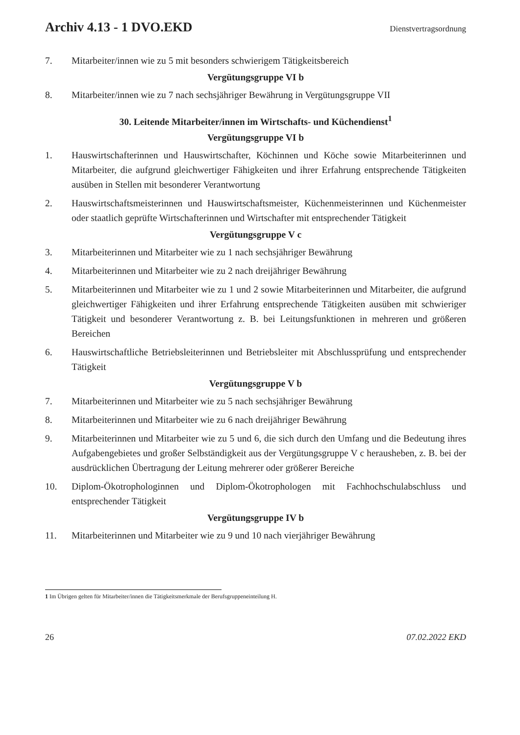Archiv 4.13 - 1 DVO.EKD Dienstvertragsordnung
7. Mitarbeiter/innen wie zu 5 mit besonders schwierigem Tätigkeitsbereich
Vergütungsgruppe VI b
8. Mitarbeiter/innen wie zu 7 nach sechsjähriger Bewährung in Vergütungsgruppe VII
30. Leitende Mitarbeiter/innen im Wirtschafts- und Küchendienst<sup>1</sup>
Vergütungsgruppe VI b
1. Hauswirtschafterinnen und Hauswirtschafter, Köchinnen und Köche sowie Mitarbeiterinnen und Mitarbeiter, die aufgrund gleichwertiger Fähigkeiten und ihrer Erfahrung entsprechende Tätigkeiten ausüben in Stellen mit besonderer Verantwortung
2. Hauswirtschaftsmeisterinnen und Hauswirtschaftsmeister, Küchenmeisterinnen und Küchenmeister oder staatlich geprüfte Wirtschafterinnen und Wirtschafter mit entsprechender Tätigkeit
Vergütungsgruppe V c
3. Mitarbeiterinnen und Mitarbeiter wie zu 1 nach sechsjähriger Bewährung
4. Mitarbeiterinnen und Mitarbeiter wie zu 2 nach dreijähriger Bewährung
5. Mitarbeiterinnen und Mitarbeiter wie zu 1 und 2 sowie Mitarbeiterinnen und Mitarbeiter, die aufgrund gleichwertiger Fähigkeiten und ihrer Erfahrung entsprechende Tätigkeiten ausüben mit schwieriger Tätigkeit und besonderer Verantwortung z. B. bei Leitungsfunktionen in mehreren und größeren Bereichen
6. Hauswirtschaftliche Betriebsleiterinnen und Betriebsleiter mit Abschlussprüfung und entsprechender Tätigkeit
Vergütungsgruppe V b
7. Mitarbeiterinnen und Mitarbeiter wie zu 5 nach sechsjähriger Bewährung
8. Mitarbeiterinnen und Mitarbeiter wie zu 6 nach dreijähriger Bewährung
9. Mitarbeiterinnen und Mitarbeiter wie zu 5 und 6, die sich durch den Umfang und die Bedeutung ihres Aufgabengebietes und großer Selbständigkeit aus der Vergütungsgruppe V c herausheben, z. B. bei der ausdrücklichen Übertragung der Leitung mehrerer oder größerer Bereiche
10. Diplom-Ökotrophologinnen und Diplom-Ökotrophologen mit Fachhochschulabschluss und entsprechender Tätigkeit
Vergütungsgruppe IV b
11. Mitarbeiterinnen und Mitarbeiter wie zu 9 und 10 nach vierjähriger Bewährung
1 Im Übrigen gelten für Mitarbeiter/innen die Tätigkeitsmerkmale der Berufsgruppeneinteilung H.
26 07.02.2022 EKD